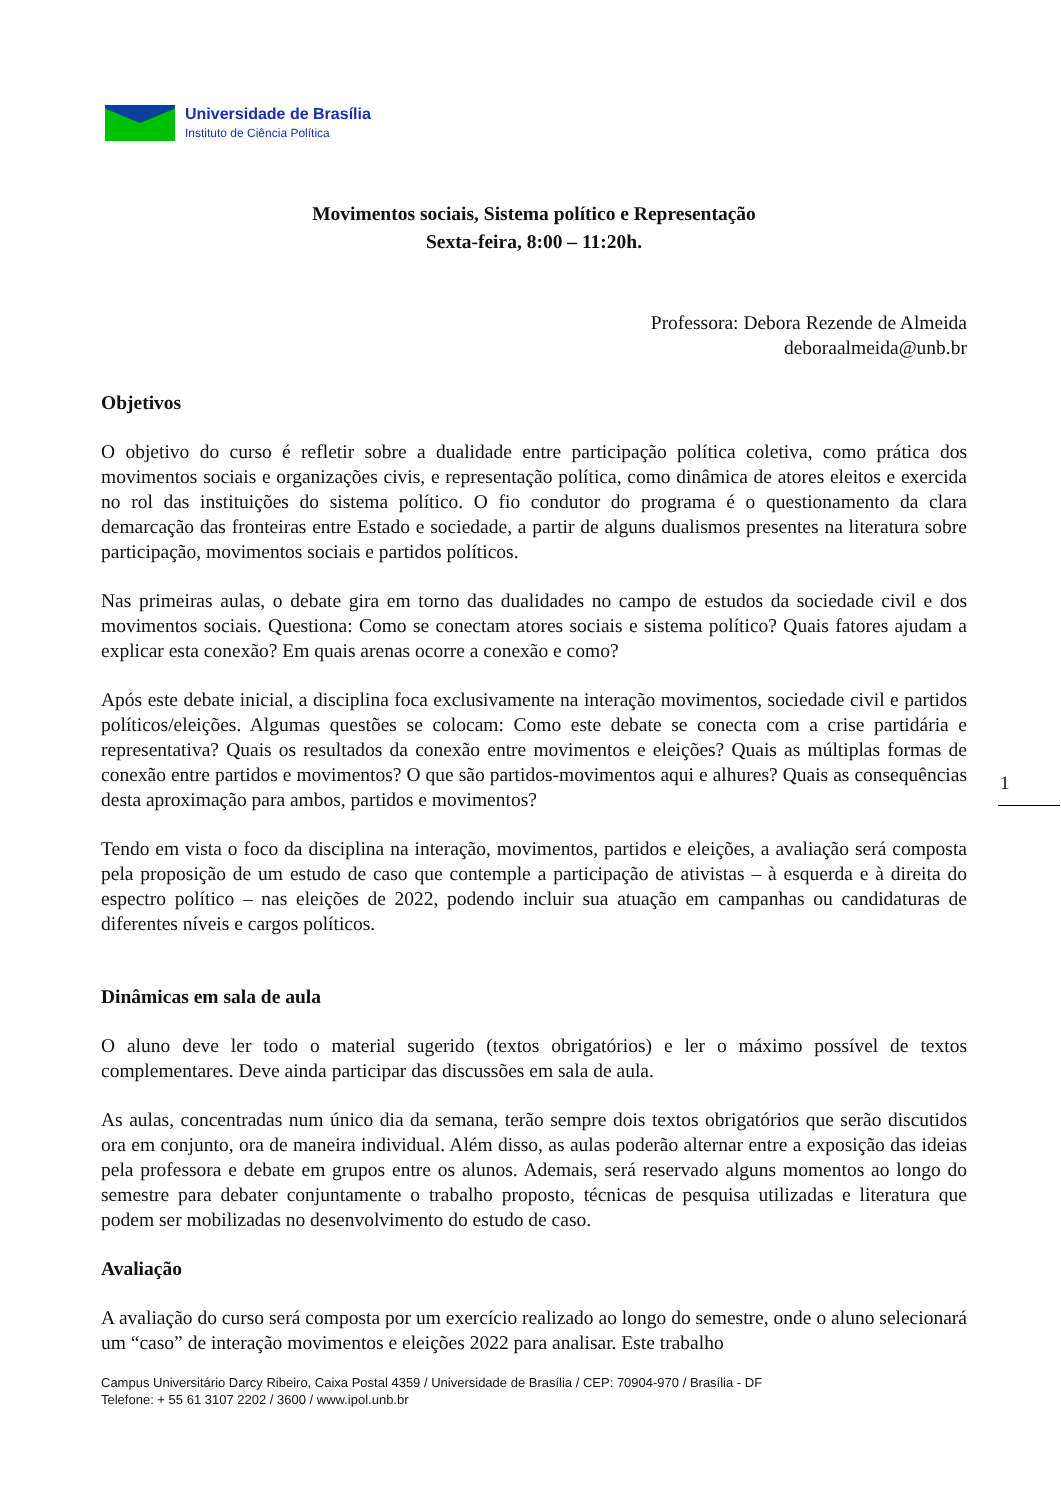Universidade de Brasília
Instituto de Ciência Política
Movimentos sociais, Sistema político e Representação
Sexta-feira, 8:00 – 11:20h.
Professora: Debora Rezende de Almeida
deboraalmeida@unb.br
Objetivos
O objetivo do curso é refletir sobre a dualidade entre participação política coletiva, como prática dos movimentos sociais e organizações civis, e representação política, como dinâmica de atores eleitos e exercida no rol das instituições do sistema político. O fio condutor do programa é o questionamento da clara demarcação das fronteiras entre Estado e sociedade, a partir de alguns dualismos presentes na literatura sobre participação, movimentos sociais e partidos políticos.
Nas primeiras aulas, o debate gira em torno das dualidades no campo de estudos da sociedade civil e dos movimentos sociais. Questiona: Como se conectam atores sociais e sistema político? Quais fatores ajudam a explicar esta conexão? Em quais arenas ocorre a conexão e como?
Após este debate inicial, a disciplina foca exclusivamente na interação movimentos, sociedade civil e partidos políticos/eleições. Algumas questões se colocam: Como este debate se conecta com a crise partidária e representativa? Quais os resultados da conexão entre movimentos e eleições? Quais as múltiplas formas de conexão entre partidos e movimentos? O que são partidos-movimentos aqui e alhures? Quais as consequências desta aproximação para ambos, partidos e movimentos?
Tendo em vista o foco da disciplina na interação, movimentos, partidos e eleições, a avaliação será composta pela proposição de um estudo de caso que contemple a participação de ativistas – à esquerda e à direita do espectro político – nas eleições de 2022, podendo incluir sua atuação em campanhas ou candidaturas de diferentes níveis e cargos políticos.
Dinâmicas em sala de aula
O aluno deve ler todo o material sugerido (textos obrigatórios) e ler o máximo possível de textos complementares. Deve ainda participar das discussões em sala de aula.
As aulas, concentradas num único dia da semana, terão sempre dois textos obrigatórios que serão discutidos ora em conjunto, ora de maneira individual. Além disso, as aulas poderão alternar entre a exposição das ideias pela professora e debate em grupos entre os alunos. Ademais, será reservado alguns momentos ao longo do semestre para debater conjuntamente o trabalho proposto, técnicas de pesquisa utilizadas e literatura que podem ser mobilizadas no desenvolvimento do estudo de caso.
Avaliação
A avaliação do curso será composta por um exercício realizado ao longo do semestre, onde o aluno selecionará um “caso” de interação movimentos e eleições 2022 para analisar. Este trabalho
1
Campus Universitário Darcy Ribeiro, Caixa Postal 4359 / Universidade de Brasília / CEP: 70904-970 / Brasília - DF
Telefone: + 55 61 3107 2202 / 3600 / www.ipol.unb.br